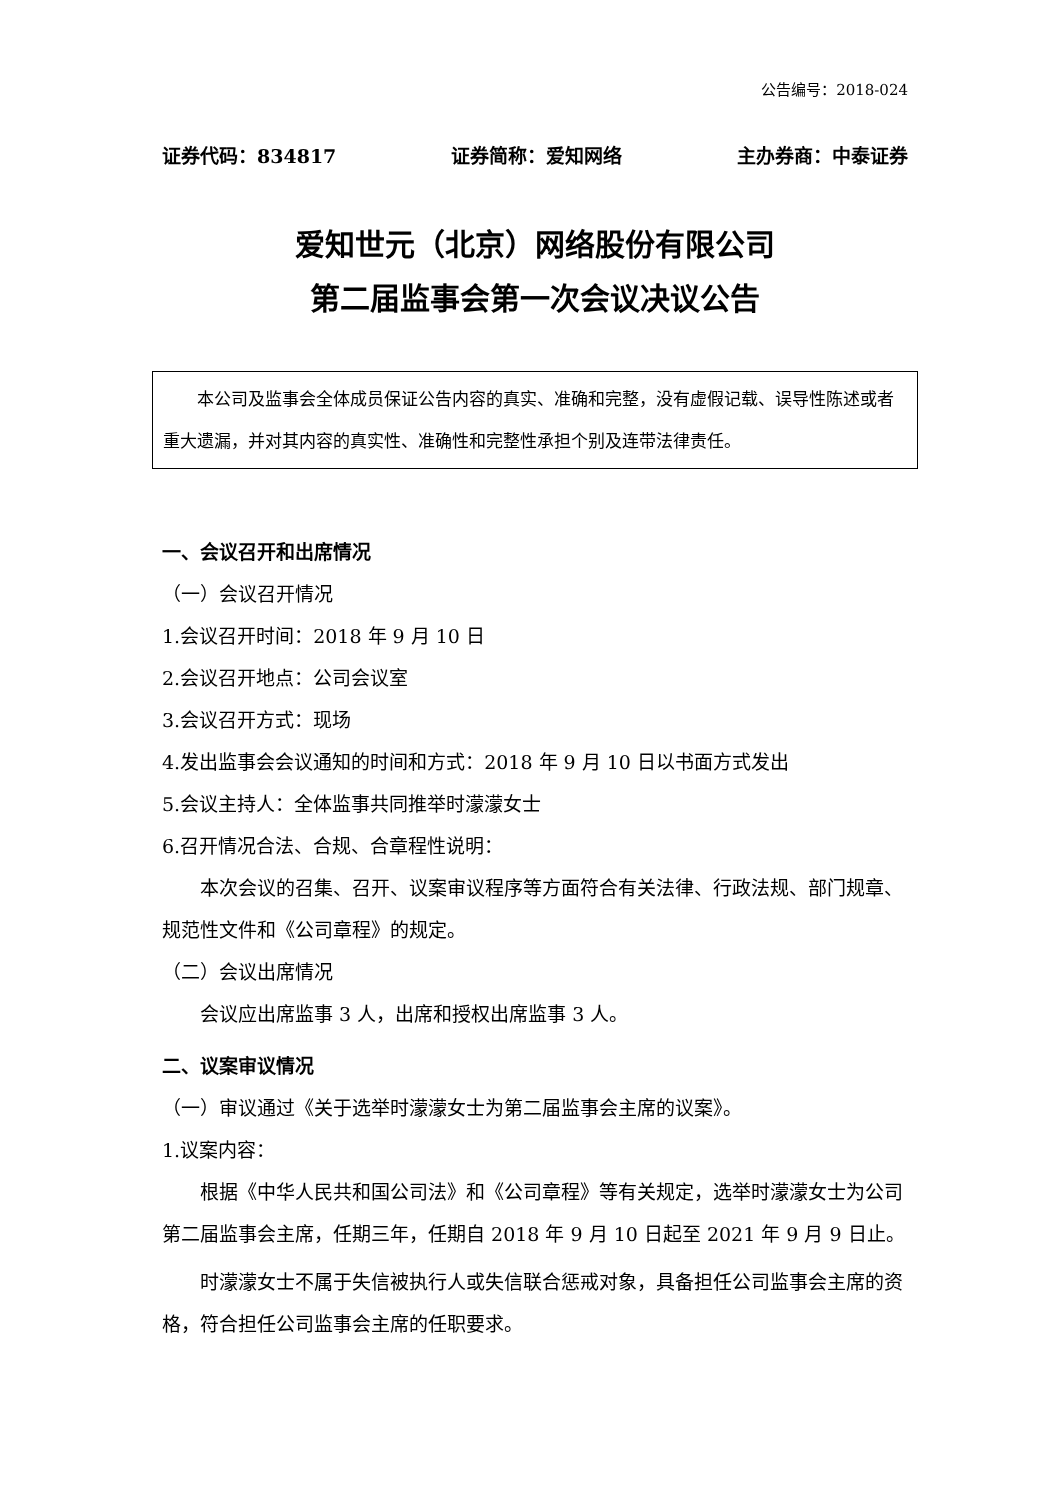公告编号：2018-024
证券代码：834817 证券简称：爱知网络 主办券商：中泰证券
爱知世元（北京）网络股份有限公司
第二届监事会第一次会议决议公告
本公司及监事会全体成员保证公告内容的真实、准确和完整，没有虚假记载、误导性陈述或者重大遗漏，并对其内容的真实性、准确性和完整性承担个别及连带法律责任。
一、会议召开和出席情况
（一）会议召开情况
1.会议召开时间：2018 年 9 月 10 日
2.会议召开地点：公司会议室
3.会议召开方式：现场
4.发出监事会会议通知的时间和方式：2018 年 9 月 10 日以书面方式发出
5.会议主持人：全体监事共同推举时濛濛女士
6.召开情况合法、合规、合章程性说明：
本次会议的召集、召开、议案审议程序等方面符合有关法律、行政法规、部门规章、规范性文件和《公司章程》的规定。
（二）会议出席情况
会议应出席监事 3 人，出席和授权出席监事 3 人。
二、议案审议情况
（一）审议通过《关于选举时濛濛女士为第二届监事会主席的议案》。
1.议案内容：
根据《中华人民共和国公司法》和《公司章程》等有关规定，选举时濛濛女士为公司第二届监事会主席，任期三年，任期自 2018 年 9 月 10 日起至 2021 年 9 月 9 日止。
时濛濛女士不属于失信被执行人或失信联合惩戒对象，具备担任公司监事会主席的资格，符合担任公司监事会主席的任职要求。